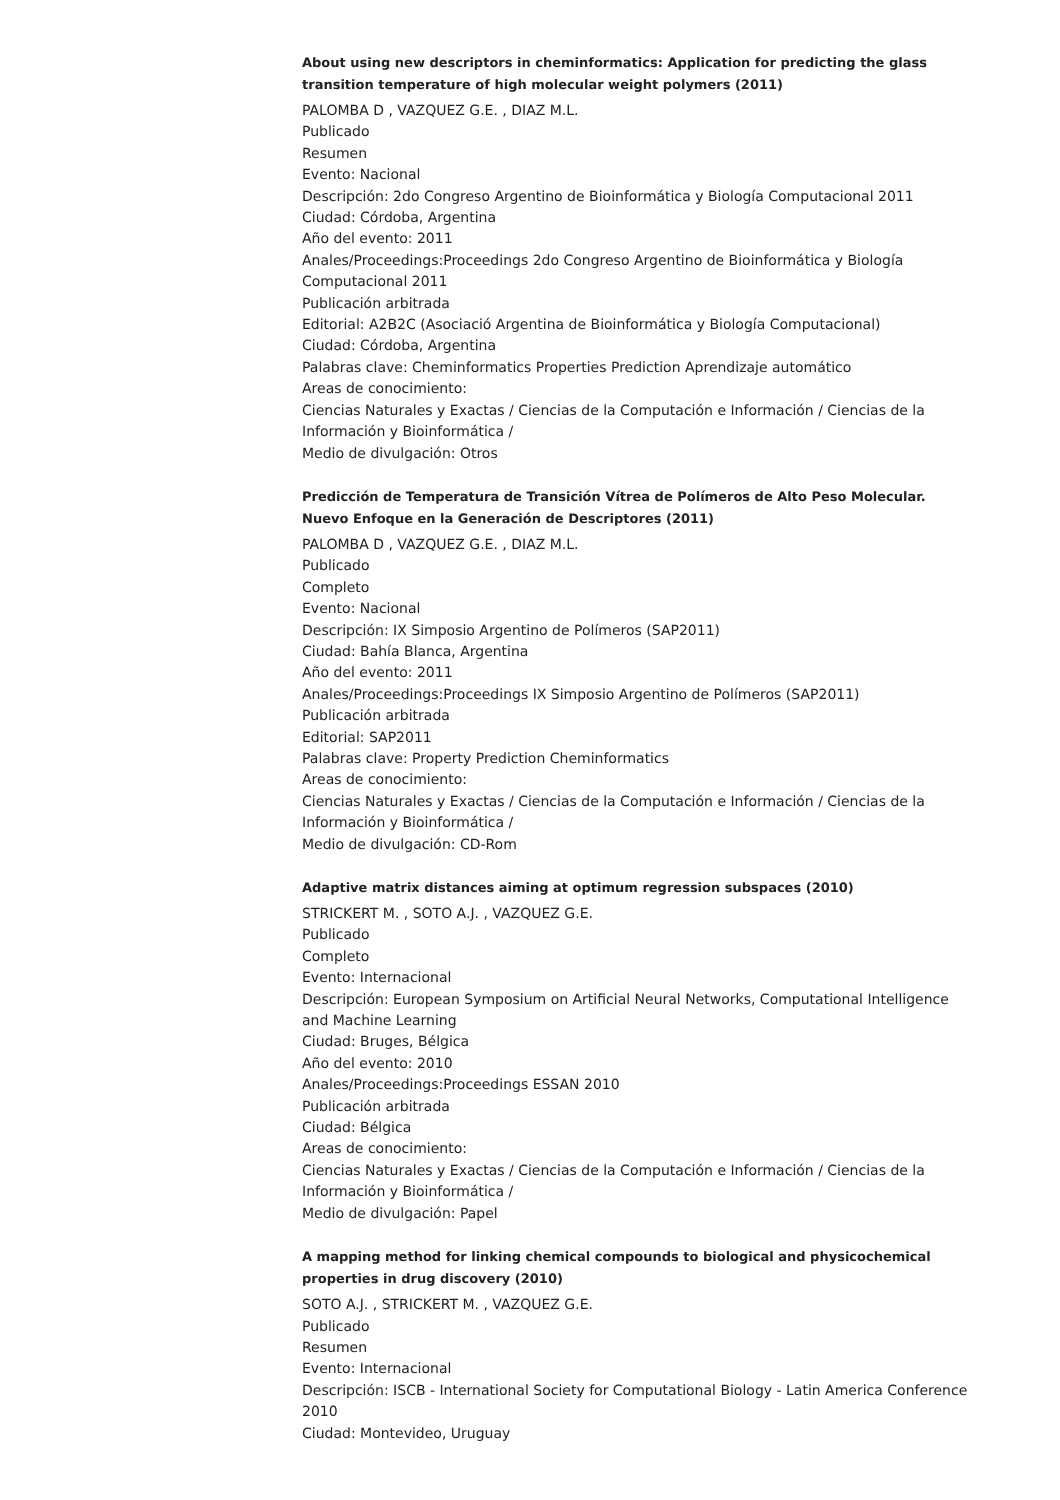About using new descriptors in cheminformatics: Application for predicting the glass transition temperature of high molecular weight polymers (2011)
PALOMBA D , VAZQUEZ G.E. , DIAZ M.L.
Publicado
Resumen
Evento: Nacional
Descripción: 2do Congreso Argentino de Bioinformática y Biología Computacional 2011
Ciudad: Córdoba, Argentina
Año del evento: 2011
Anales/Proceedings:Proceedings 2do Congreso Argentino de Bioinformática y Biología Computacional 2011
Publicación arbitrada
Editorial: A2B2C (Asociació Argentina de Bioinformática y Biología Computacional)
Ciudad: Córdoba, Argentina
Palabras clave: Cheminformatics Properties Prediction Aprendizaje automático
Areas de conocimiento:
Ciencias Naturales y Exactas / Ciencias de la Computación e Información / Ciencias de la Información y Bioinformática /
Medio de divulgación: Otros
Predicción de Temperatura de Transición Vítrea de Polímeros de Alto Peso Molecular. Nuevo Enfoque en la Generación de Descriptores (2011)
PALOMBA D , VAZQUEZ G.E. , DIAZ M.L.
Publicado
Completo
Evento: Nacional
Descripción: IX Simposio Argentino de Polímeros (SAP2011)
Ciudad: Bahía Blanca, Argentina
Año del evento: 2011
Anales/Proceedings:Proceedings IX Simposio Argentino de Polímeros (SAP2011)
Publicación arbitrada
Editorial: SAP2011
Palabras clave: Property Prediction Cheminformatics
Areas de conocimiento:
Ciencias Naturales y Exactas / Ciencias de la Computación e Información / Ciencias de la Información y Bioinformática /
Medio de divulgación: CD-Rom
Adaptive matrix distances aiming at optimum regression subspaces (2010)
STRICKERT M. , SOTO A.J. , VAZQUEZ G.E.
Publicado
Completo
Evento: Internacional
Descripción: European Symposium on Artificial Neural Networks, Computational Intelligence and Machine Learning
Ciudad: Bruges, Bélgica
Año del evento: 2010
Anales/Proceedings:Proceedings ESSAN 2010
Publicación arbitrada
Ciudad: Bélgica
Areas de conocimiento:
Ciencias Naturales y Exactas / Ciencias de la Computación e Información / Ciencias de la Información y Bioinformática /
Medio de divulgación: Papel
A mapping method for linking chemical compounds to biological and physicochemical properties in drug discovery (2010)
SOTO A.J. , STRICKERT M. , VAZQUEZ G.E.
Publicado
Resumen
Evento: Internacional
Descripción: ISCB - International Society for Computational Biology - Latin America Conference 2010
Ciudad: Montevideo, Uruguay